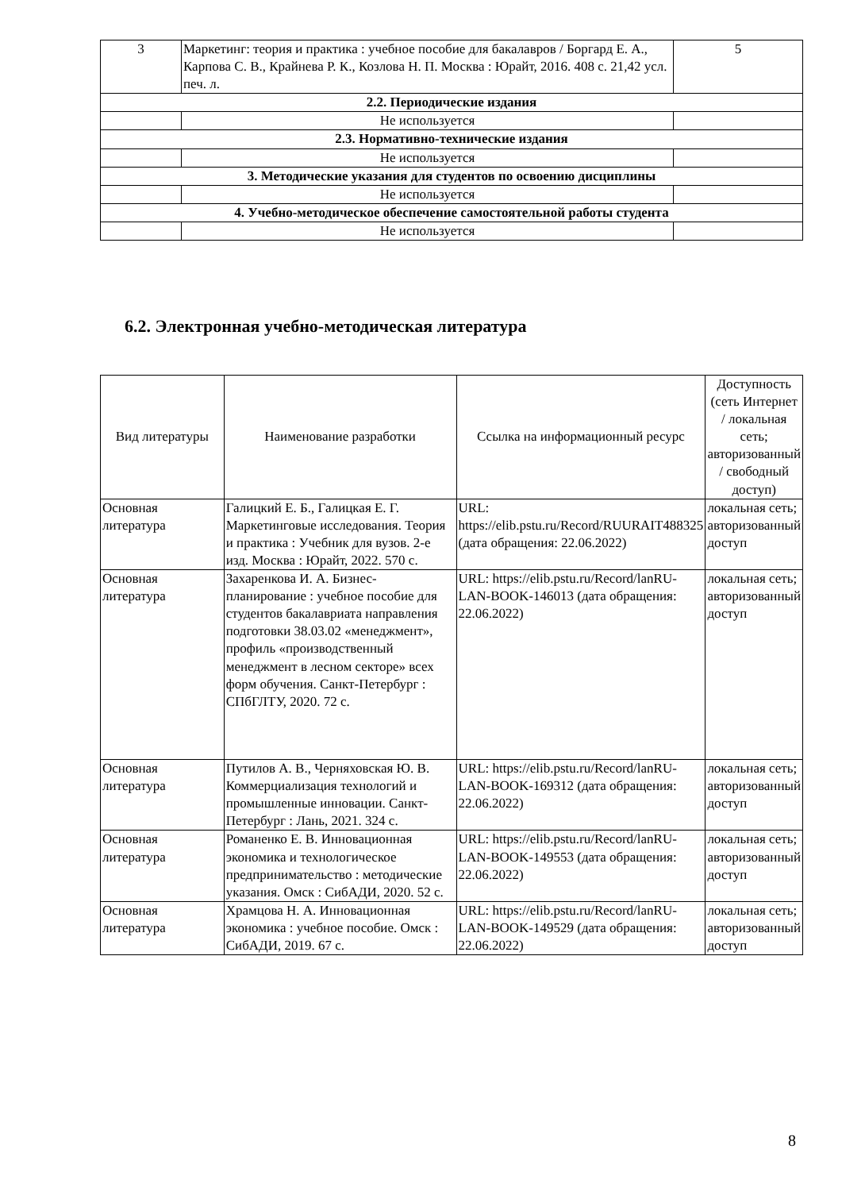| 3 | Маркетинг: теория и практика : учебное пособие для бакалавров / Боргард Е. А., Карпова С. В., Крайнева Р. К., Козлова Н. П. Москва : Юрайт, 2016. 408 с. 21,42 усл. печ. л. | 5 |
| 2.2. Периодические издания | | |
| | Не используется | |
| 2.3. Нормативно-технические издания | | |
| | Не используется | |
| 3. Методические указания для студентов по освоению дисциплины | | |
| | Не используется | |
| 4. Учебно-методическое обеспечение самостоятельной работы студента | | |
| | Не используется | |
6.2. Электронная учебно-методическая литература
| Вид литературы | Наименование разработки | Ссылка на информационный ресурс | Доступность (сеть Интернет / локальная сеть; авторизованный / свободный доступ) |
| --- | --- | --- | --- |
| Основная литература | Галицкий Е. Б., Галицкая Е. Г. Маркетинговые исследования. Теория и практика : Учебник для вузов. 2-е изд. Москва : Юрайт, 2022. 570 с. | URL: https://elib.pstu.ru/Record/RUURAIT488325 (дата обращения: 22.06.2022) | локальная сеть; авторизованный доступ |
| Основная литература | Захаренкова И. А. Бизнес-планирование : учебное пособие для студентов бакалавриата направления подготовки 38.03.02 «менеджмент», профиль «производственный менеджмент в лесном секторе» всех форм обучения. Санкт-Петербург : СПбГЛТУ, 2020. 72 с. | URL: https://elib.pstu.ru/Record/lanRU-LAN-BOOK-146013 (дата обращения: 22.06.2022) | локальная сеть; авторизованный доступ |
| Основная литература | Путилов А. В., Черняховская Ю. В. Коммерциализация технологий и промышленные инновации. Санкт-Петербург : Лань, 2021. 324 с. | URL: https://elib.pstu.ru/Record/lanRU-LAN-BOOK-169312 (дата обращения: 22.06.2022) | локальная сеть; авторизованный доступ |
| Основная литература | Романенко Е. В. Инновационная экономика и технологическое предпринимательство : методические указания. Омск : СибАДИ, 2020. 52 с. | URL: https://elib.pstu.ru/Record/lanRU-LAN-BOOK-149553 (дата обращения: 22.06.2022) | локальная сеть; авторизованный доступ |
| Основная литература | Храмцова Н. А. Инновационная экономика : учебное пособие. Омск : СибАДИ, 2019. 67 с. | URL: https://elib.pstu.ru/Record/lanRU-LAN-BOOK-149529 (дата обращения: 22.06.2022) | локальная сеть; авторизованный доступ |
8